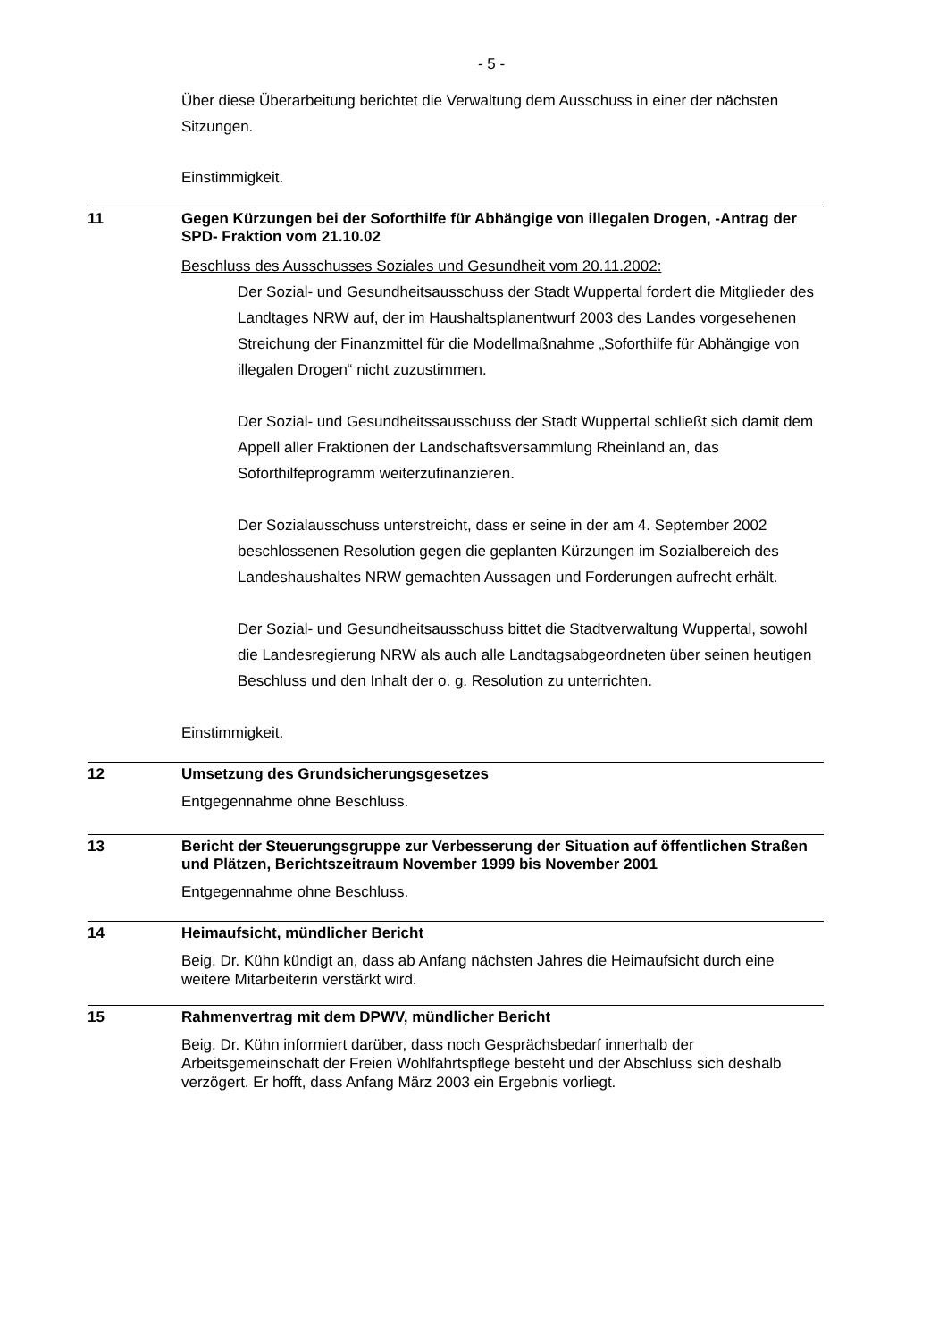- 5 -
Über diese Überarbeitung berichtet die Verwaltung dem Ausschuss in einer der nächsten Sitzungen.
Einstimmigkeit.
11
Gegen Kürzungen bei der Soforthilfe für Abhängige von illegalen Drogen, -Antrag der SPD- Fraktion vom 21.10.02
Beschluss des Ausschusses Soziales und Gesundheit vom 20.11.2002:
Der Sozial- und Gesundheitsausschuss der Stadt Wuppertal fordert die Mitglieder des Landtages NRW auf, der im Haushaltsplanentwurf 2003 des Landes vorgesehenen Streichung der Finanzmittel für die Modellmaßnahme „Soforthilfe für Abhängige von illegalen Drogen“ nicht zuzustimmen.
Der Sozial- und Gesundheitssausschuss der Stadt Wuppertal schließt sich damit dem Appell aller Fraktionen der Landschaftsversammlung Rheinland an, das Soforthilfeprogramm weiterzufinanzieren.
Der Sozialausschuss unterstreicht, dass er seine in der am 4. September 2002 beschlossenen Resolution gegen die geplanten Kürzungen im Sozialbereich des Landeshaushaltes NRW gemachten Aussagen und Forderungen aufrecht erhält.
Der Sozial- und Gesundheitsausschuss bittet die Stadtverwaltung Wuppertal, sowohl die Landesregierung NRW als auch alle Landtagsabgeordneten über seinen heutigen Beschluss und den Inhalt der o. g. Resolution zu unterrichten.
Einstimmigkeit.
12
Umsetzung des Grundsicherungsgesetzes
Entgegennahme ohne Beschluss.
13
Bericht der Steuerungsgruppe zur Verbesserung der Situation auf öffentlichen Straßen und Plätzen, Berichtszeitraum November 1999 bis November 2001
Entgegennahme ohne Beschluss.
14
Heimaufsicht, mündlicher Bericht
Beig. Dr. Kühn kündigt an, dass ab Anfang nächsten Jahres die Heimaufsicht durch eine weitere Mitarbeiterin verstärkt wird.
15
Rahmenvertrag mit dem DPWV, mündlicher Bericht
Beig. Dr. Kühn informiert darüber, dass noch Gesprächsbedarf innerhalb der Arbeitsgemeinschaft der Freien Wohlfahrtspflege besteht und der Abschluss sich deshalb verzögert. Er hofft, dass Anfang März 2003 ein Ergebnis vorliegt.